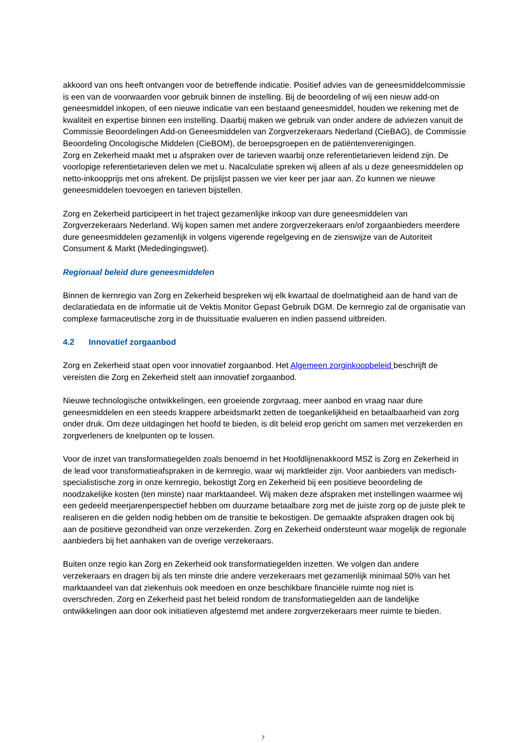akkoord van ons heeft ontvangen voor de betreffende indicatie. Positief advies van de geneesmiddelcommissie is een van de voorwaarden voor gebruik binnen de instelling. Bij de beoordeling of wij een nieuw add-on geneesmiddel inkopen, of een nieuwe indicatie van een bestaand geneesmiddel, houden we rekening met de kwaliteit en expertise binnen een instelling. Daarbij maken we gebruik van onder andere de adviezen vanuit de Commissie Beoordelingen Add-on Geneesmiddelen van Zorgverzekeraars Nederland (CieBAG), de Commissie Beoordeling Oncologische Middelen (CieBOM), de beroepsgroepen en de patiëntenverenigingen.
Zorg en Zekerheid maakt met u afspraken over de tarieven waarbij onze referentietarieven leidend zijn. De voorlopige referentietarieven delen we met u. Nacalculatie spreken wij alleen af als u deze geneesmiddelen op netto-inkoopprijs met ons afrekent. De prijslijst passen we vier keer per jaar aan. Zo kunnen we nieuwe geneesmiddelen toevoegen en tarieven bijstellen.
Zorg en Zekerheid participeert in het traject gezamenlijke inkoop van dure geneesmiddelen van Zorgverzekeraars Nederland. Wij kopen samen met andere zorgverzekeraars en/of zorgaanbieders meerdere dure geneesmiddelen gezamenlijk in volgens vigerende regelgeving en de zienswijze van de Autoriteit Consument & Markt (Mededingingswet).
Regionaal beleid dure geneesmiddelen
Binnen de kernregio van Zorg en Zekerheid bespreken wij elk kwartaal de doelmatigheid aan de hand van de declaratiedata en de informatie uit de Vektis Monitor Gepast Gebruik DGM. De kernregio zal de organisatie van complexe farmaceutische zorg in de thuissituatie evalueren en indien passend uitbreiden.
4.2 Innovatief zorgaanbod
Zorg en Zekerheid staat open voor innovatief zorgaanbod. Het Algemeen zorginkoopbeleid beschrijft de vereisten die Zorg en Zekerheid stelt aan innovatief zorgaanbod.
Nieuwe technologische ontwikkelingen, een groeiende zorgvraag, meer aanbod en vraag naar dure geneesmiddelen en een steeds krappere arbeidsmarkt zetten de toegankelijkheid en betaalbaarheid van zorg onder druk. Om deze uitdagingen het hoofd te bieden, is dit beleid erop gericht om samen met verzekerden en zorgverleners de knelpunten op te lossen.
Voor de inzet van transformatiegelden zoals benoemd in het Hoofdlijnenakkoord MSZ is Zorg en Zekerheid in de lead voor transformatieafspraken in de kernregio, waar wij marktleider zijn. Voor aanbieders van medisch-specialistische zorg in onze kernregio, bekostigt Zorg en Zekerheid bij een positieve beoordeling de noodzakelijke kosten (ten minste) naar marktaandeel. Wij maken deze afspraken met instellingen waarmee wij een gedeeld meerjarenperspectief hebben om duurzame betaalbare zorg met de juiste zorg op de juiste plek te realiseren en die gelden nodig hebben om de transitie te bekostigen. De gemaakte afspraken dragen ook bij aan de positieve gezondheid van onze verzekerden. Zorg en Zekerheid ondersteunt waar mogelijk de regionale aanbieders bij het aanhaken van de overige verzekeraars.
Buiten onze regio kan Zorg en Zekerheid ook transformatiegelden inzetten. We volgen dan andere verzekeraars en dragen bij als ten minste drie andere verzekeraars met gezamenlijk minimaal 50% van het marktaandeel van dat ziekenhuis ook meedoen en onze beschikbare financiële ruimte nog niet is overschreden. Zorg en Zekerheid past het beleid rondom de transformatiegelden aan de landelijke ontwikkelingen aan door ook initiatieven afgestemd met andere zorgverzekeraars meer ruimte te bieden.
7